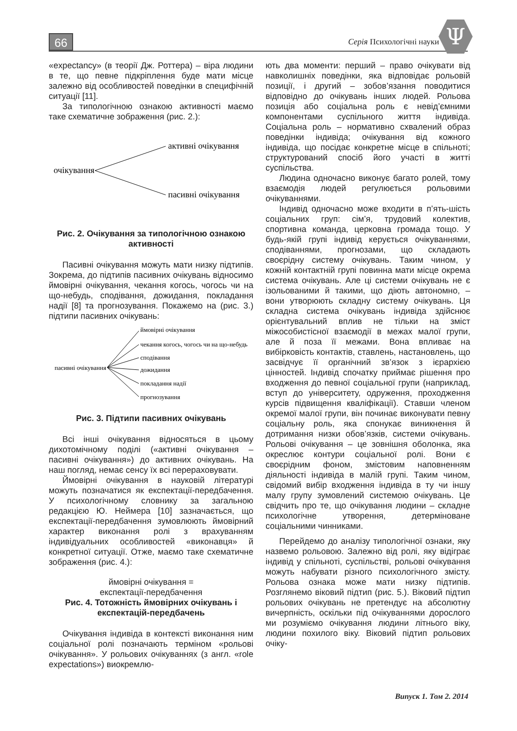66 Серія Психологічні науки Ψ
«expectancy» (в теорії Дж. Роттера) – віра людини в те, що певне підкріплення буде мати місце залежно від особливостей поведінки в специфічній ситуації [11].
За типологічною ознакою активності маємо таке схематичне зображення (рис. 2.):
очікування
активні очікування
пасивні очікування
Рис. 2. Очікування за типологічною ознакою активності
Пасивні очікування можуть мати низку підтипів. Зокрема, до підтипів пасивних очікувань відносимо ймовірні очікування, чекання когось, чогось чи на що-небудь, сподівання, дожидання, покладання надії [8] та прогнозування. Покажемо на (рис. 3.) підтипи пасивних очікувань:
пасивні очікування
ймовірні очікування
чекання когось, чогось чи на що-небудь
сподівання
дожидання
покладання надії
прогнозування
Рис. 3. Підтипи пасивних очікувань
Всі інші очікування відносяться в цьому дихотомічному поділі («активні очікування – пасивні очікування») до активних очікувань. На наш погляд, немає сенсу їх всі перераховувати.
Ймовірні очікування в науковій літературі можуть позначатися як експектації-передбачення. У психологічному словнику за загальною редакцією Ю. Неймера [10] зазначається, що експектації-передбачення зумовлюють ймовірний характер виконання ролі з врахуванням індивідуальних особливостей «виконавця» й конкретної ситуації. Отже, маємо таке схематичне зображення (рис. 4.):
ймовірні очікування =
експектації-передбачення
Рис. 4. Тотожність ймовірних очікувань і експектацій-передбачень
Очікування індивіда в контексті виконання ним соціальної ролі позначають терміном «рольові очікування». У рольових очікуваннях (з англ. «role expectations») виокремлю-
ють два моменти: перший – право очікувати від навколишніх поведінки, яка відповідає рольовій позиції, і другий – зобов’язання поводитися відповідно до очікувань інших людей. Рольова позиція або соціальна роль є невід’ємними компонентами суспільного життя індивіда. Соціальна роль – нормативно схвалений образ поведінки індивіда; очікування від кожного індивіда, що посідає конкретне місце в спільноті; структурований спосіб його участі в житті суспільства.
Людина одночасно виконує багато ролей, тому взаємодія людей регулюється рольовими очікуваннями.
Індивід одночасно може входити в п’ять-шість соціальних груп: сім’я, трудовий колектив, спортивна команда, церковна громада тощо. У будь-якій групі індивід керується очікуваннями, сподіваннями, прогнозами, що складають своєрідну систему очікувань. Таким чином, у кожній контактній групі повинна мати місце окрема система очікувань. Але ці системи очікувань не є ізольованими й такими, що діють автономно, – вони утворюють складну систему очікувань. Ця складна система очікувань індивіда здійснює орієнтувальний вплив не тільки на зміст міжособистісної взаємодії в межах малої групи, але й поза її межами. Вона впливає на вибірковість контактів, ставлень, настановлень, що засвідчує її органічний зв’язок з ієрархією цінностей. Індивід спочатку приймає рішення про входження до певної соціальної групи (наприклад, вступ до університету, одруження, проходження курсів підвищення кваліфікації). Ставши членом окремої малої групи, він починає виконувати певну соціальну роль, яка спонукає виникнення й дотримання низки обов’язків, системи очікувань. Рольові очікування – це зовнішня оболонка, яка окреслює контури соціальної ролі. Вони є своєрідним фоном, змістовим наповненням діяльності індивіда в малій групі. Таким чином, свідомий вибір входження індивіда в ту чи іншу малу групу зумовлений системою очікувань. Це свідчить про те, що очікування людини – складне психологічне утворення, детерміноване соціальними чинниками.
Перейдемо до аналізу типологічної ознаки, яку назвемо рольовою. Залежно від ролі, яку відіграє індивід у спільноті, суспільстві, рольові очікування можуть набувати різного психологічного змісту. Рольова ознака може мати низку підтипів. Розглянемо віковий підтип (рис. 5.). Віковий підтип рольових очікувань не претендує на абсолютну вичерпність, оскільки під очікуваннями дорослого ми розуміємо очікування людини літнього віку, людини похилого віку. Віковий підтип рольових очіку-
Випуск 1. Том 2. 2014